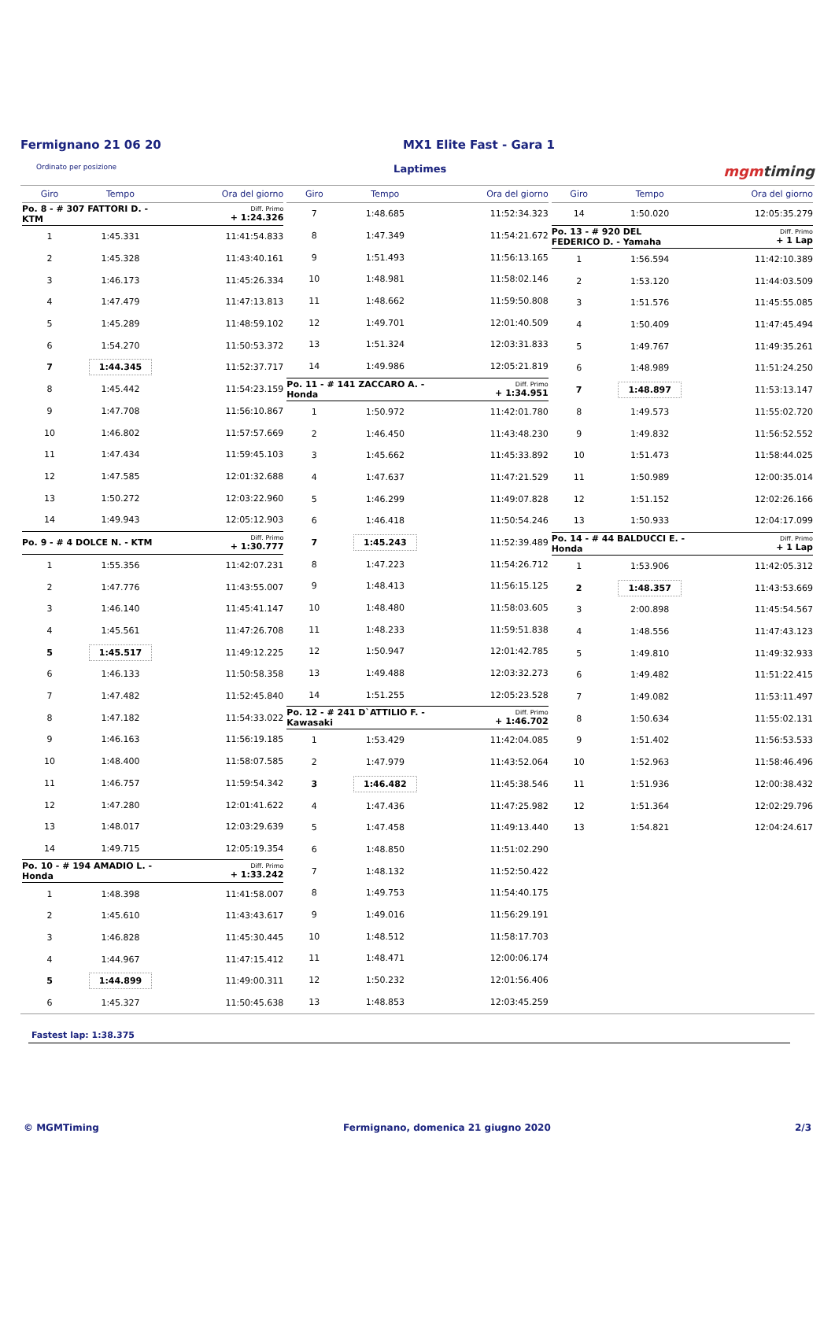Fermignano 21 06 20 MX1 Elite Fast - Gara 1
Ordinato per posizione Laptimes mgmtiming
| Giro | Tempo | Ora del giorno |
| --- | --- | --- |
| Po. 8 - # 307 FATTORI D. - KTM | | Diff. Primo + 1:24.326 |
| 1 | 1:45.331 | 11:41:54.833 |
| 2 | 1:45.328 | 11:43:40.161 |
| 3 | 1:46.173 | 11:45:26.334 |
| 4 | 1:47.479 | 11:47:13.813 |
| 5 | 1:45.289 | 11:48:59.102 |
| 6 | 1:54.270 | 11:50:53.372 |
| 7 | 1:44.345 | 11:52:37.717 |
| 8 | 1:45.442 | 11:54:23.159 |
| 9 | 1:47.708 | 11:56:10.867 |
| 10 | 1:46.802 | 11:57:57.669 |
| 11 | 1:47.434 | 11:59:45.103 |
| 12 | 1:47.585 | 12:01:32.688 |
| 13 | 1:50.272 | 12:03:22.960 |
| 14 | 1:49.943 | 12:05:12.903 |
| Po. 9 - # 4 DOLCE N. - KTM | | Diff. Primo + 1:30.777 |
| 1 | 1:55.356 | 11:42:07.231 |
| 2 | 1:47.776 | 11:43:55.007 |
| 3 | 1:46.140 | 11:45:41.147 |
| 4 | 1:45.561 | 11:47:26.708 |
| 5 | 1:45.517 | 11:49:12.225 |
| 6 | 1:46.133 | 11:50:58.358 |
| 7 | 1:47.482 | 11:52:45.840 |
| 8 | 1:47.182 | 11:54:33.022 |
| 9 | 1:46.163 | 11:56:19.185 |
| 10 | 1:48.400 | 11:58:07.585 |
| 11 | 1:46.757 | 11:59:54.342 |
| 12 | 1:47.280 | 12:01:41.622 |
| 13 | 1:48.017 | 12:03:29.639 |
| 14 | 1:49.715 | 12:05:19.354 |
| Po. 10 - # 194 AMADIO L. - Honda | | Diff. Primo + 1:33.242 |
| 1 | 1:48.398 | 11:41:58.007 |
| 2 | 1:45.610 | 11:43:43.617 |
| 3 | 1:46.828 | 11:45:30.445 |
| 4 | 1:44.967 | 11:47:15.412 |
| 5 | 1:44.899 | 11:49:00.311 |
| 6 | 1:45.327 | 11:50:45.638 |
| Giro | Tempo | Ora del giorno |
| --- | --- | --- |
| 7 | 1:48.685 | 11:52:34.323 |
| 8 | 1:47.349 | 11:54:21.672 |
| 9 | 1:51.493 | 11:56:13.165 |
| 10 | 1:48.981 | 11:58:02.146 |
| 11 | 1:48.662 | 11:59:50.808 |
| 12 | 1:49.701 | 12:01:40.509 |
| 13 | 1:51.324 | 12:03:31.833 |
| 14 | 1:49.986 | 12:05:21.819 |
| Po. 11 - # 141 ZACCARO A. - Honda | | Diff. Primo + 1:34.951 |
| 1 | 1:50.972 | 11:42:01.780 |
| 2 | 1:46.450 | 11:43:48.230 |
| 3 | 1:45.662 | 11:45:33.892 |
| 4 | 1:47.637 | 11:47:21.529 |
| 5 | 1:46.299 | 11:49:07.828 |
| 6 | 1:46.418 | 11:50:54.246 |
| 7 | 1:45.243 | 11:52:39.489 |
| 8 | 1:47.223 | 11:54:26.712 |
| 9 | 1:48.413 | 11:56:15.125 |
| 10 | 1:48.480 | 11:58:03.605 |
| 11 | 1:48.233 | 11:59:51.838 |
| 12 | 1:50.947 | 12:01:42.785 |
| 13 | 1:49.488 | 12:03:32.273 |
| 14 | 1:51.255 | 12:05:23.528 |
| Po. 12 - # 241 D`ATTILIO F. - Kawasaki | | Diff. Primo + 1:46.702 |
| 1 | 1:53.429 | 11:42:04.085 |
| 2 | 1:47.979 | 11:43:52.064 |
| 3 | 1:46.482 | 11:45:38.546 |
| 4 | 1:47.436 | 11:47:25.982 |
| 5 | 1:47.458 | 11:49:13.440 |
| 6 | 1:48.850 | 11:51:02.290 |
| 7 | 1:48.132 | 11:52:50.422 |
| 8 | 1:49.753 | 11:54:40.175 |
| 9 | 1:49.016 | 11:56:29.191 |
| 10 | 1:48.512 | 11:58:17.703 |
| 11 | 1:48.471 | 12:00:06.174 |
| 12 | 1:50.232 | 12:01:56.406 |
| 13 | 1:48.853 | 12:03:45.259 |
| Giro | Tempo | Ora del giorno |
| --- | --- | --- |
| 14 | 1:50.020 | 12:05:35.279 |
| Po. 13 - # 920 DEL FEDERICO D. - Yamaha | | Diff. Primo + 1 Lap |
| 1 | 1:56.594 | 11:42:10.389 |
| 2 | 1:53.120 | 11:44:03.509 |
| 3 | 1:51.576 | 11:45:55.085 |
| 4 | 1:50.409 | 11:47:45.494 |
| 5 | 1:49.767 | 11:49:35.261 |
| 6 | 1:48.989 | 11:51:24.250 |
| 7 | 1:48.897 | 11:53:13.147 |
| 8 | 1:49.573 | 11:55:02.720 |
| 9 | 1:49.832 | 11:56:52.552 |
| 10 | 1:51.473 | 11:58:44.025 |
| 11 | 1:50.989 | 12:00:35.014 |
| 12 | 1:51.152 | 12:02:26.166 |
| 13 | 1:50.933 | 12:04:17.099 |
| Po. 14 - # 44 BALDUCCI E. - Honda | | Diff. Primo + 1 Lap |
| 1 | 1:53.906 | 11:42:05.312 |
| 2 | 1:48.357 | 11:43:53.669 |
| 3 | 2:00.898 | 11:45:54.567 |
| 4 | 1:48.556 | 11:47:43.123 |
| 5 | 1:49.810 | 11:49:32.933 |
| 6 | 1:49.482 | 11:51:22.415 |
| 7 | 1:49.082 | 11:53:11.497 |
| 8 | 1:50.634 | 11:55:02.131 |
| 9 | 1:51.402 | 11:56:53.533 |
| 10 | 1:52.963 | 11:58:46.496 |
| 11 | 1:51.936 | 12:00:38.432 |
| 12 | 1:51.364 | 12:02:29.796 |
| 13 | 1:54.821 | 12:04:24.617 |
Fastest lap: 1:38.375
© MGMTiming Fermignano, domenica 21 giugno 2020 2/3